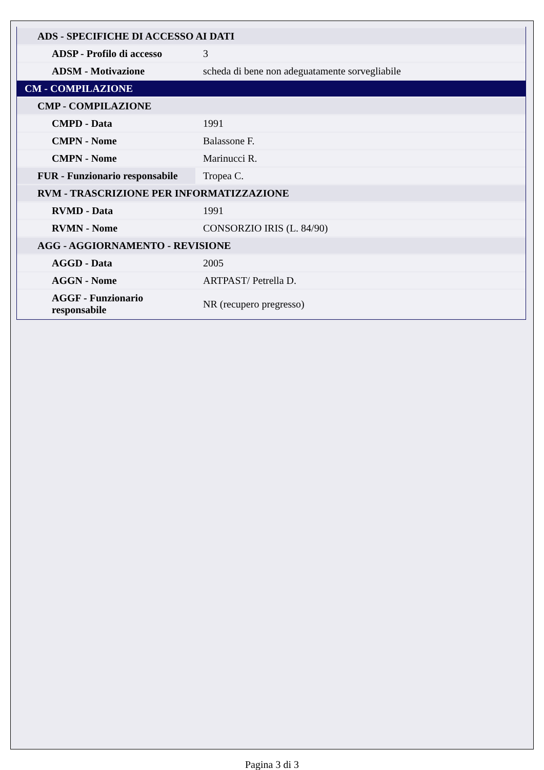| ADS - SPECIFICHE DI ACCESSO AI DATI | |
| ADSP - Profilo di accesso | 3 |
| ADSM - Motivazione | scheda di bene non adeguatamente sorvegliabile |
| CM - COMPILAZIONE | |
| CMP - COMPILAZIONE | |
| CMPD - Data | 1991 |
| CMPN - Nome | Balassone F. |
| CMPN - Nome | Marinucci R. |
| FUR - Funzionario responsabile | Tropea C. |
| RVM - TRASCRIZIONE PER INFORMATIZZAZIONE | |
| RVMD - Data | 1991 |
| RVMN - Nome | CONSORZIO IRIS (L. 84/90) |
| AGG - AGGIORNAMENTO - REVISIONE | |
| AGGD - Data | 2005 |
| AGGN - Nome | ARTPAST/ Petrella D. |
| AGGF - Funzionario responsabile | NR (recupero pregresso) |
Pagina 3 di 3